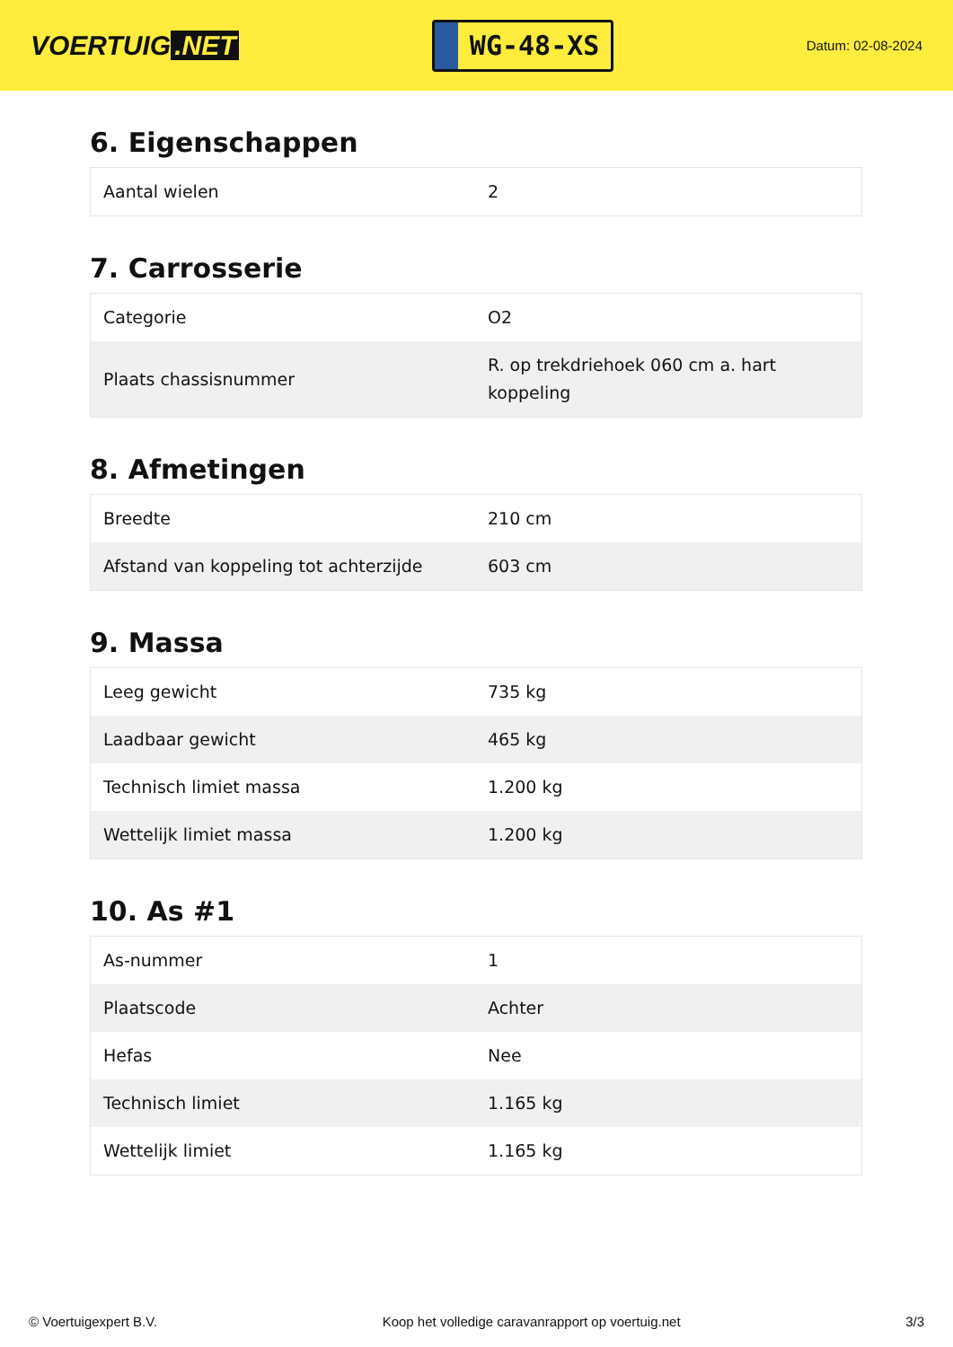VOERTUIG.NET
WG-48-XS
Datum: 02-08-2024
6. Eigenschappen
| Aantal wielen | 2 |
7. Carrosserie
| Categorie | O2 |
| Plaats chassisnummer | R. op trekdriehoek 060 cm a. hart koppeling |
8. Afmetingen
| Breedte | 210 cm |
| Afstand van koppeling tot achterzijde | 603 cm |
9. Massa
| Leeg gewicht | 735 kg |
| Laadbaar gewicht | 465 kg |
| Technisch limiet massa | 1.200 kg |
| Wettelijk limiet massa | 1.200 kg |
10. As #1
| As-nummer | 1 |
| Plaatscode | Achter |
| Hefas | Nee |
| Technisch limiet | 1.165 kg |
| Wettelijk limiet | 1.165 kg |
© Voertuigexpert B.V. Koop het volledige caravanrapport op voertuig.net 3/3